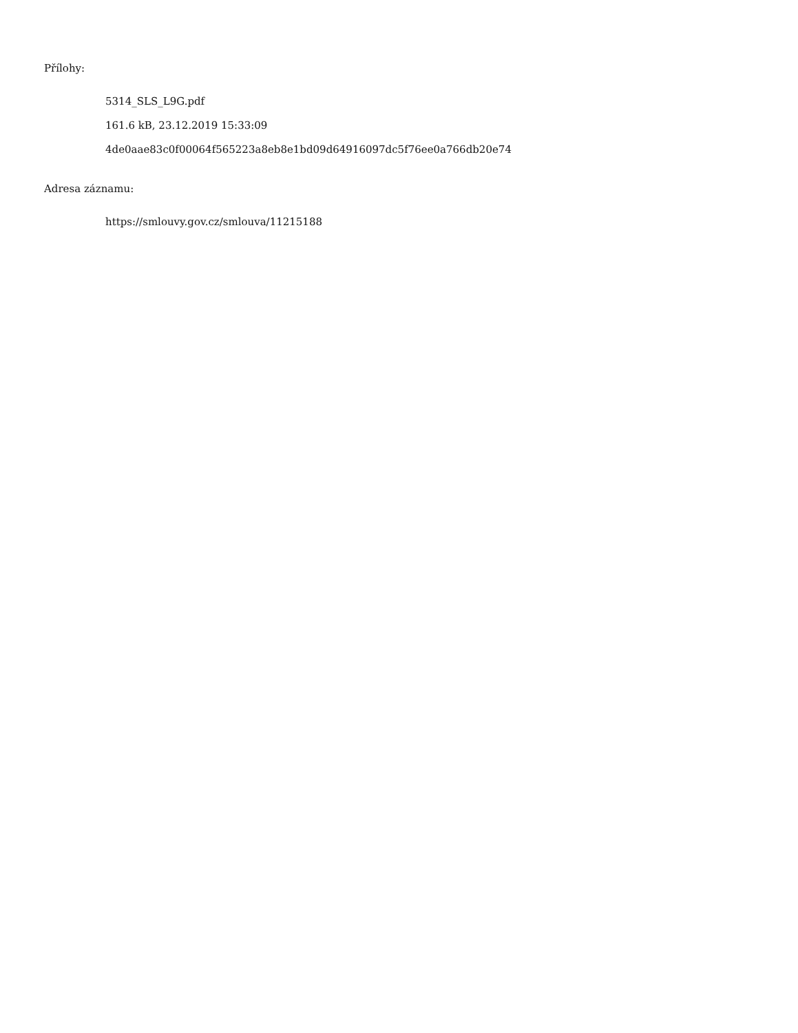Přílohy:
5314_SLS_L9G.pdf
161.6 kB, 23.12.2019 15:33:09
4de0aae83c0f00064f565223a8eb8e1bd09d64916097dc5f76ee0a766db20e74
Adresa záznamu:
https://smlouvy.gov.cz/smlouva/11215188